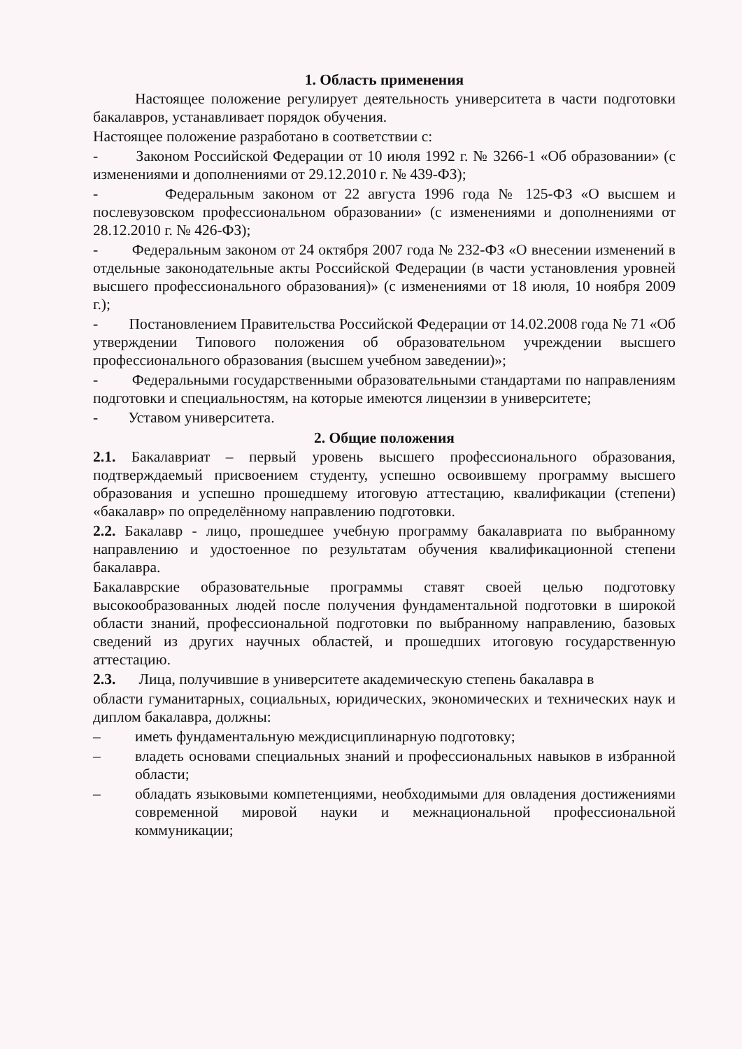1. Область применения
Настоящее положение регулирует деятельность университета в части подготовки бакалавров, устанавливает порядок обучения.
Настоящее положение разработано в соответствии с:
- Законом Российской Федерации от 10 июля 1992 г. № 3266-1 «Об образовании» (с изменениями и дополнениями от 29.12.2010 г. № 439-ФЗ);
- Федеральным законом от 22 августа 1996 года № 125-ФЗ «О высшем и послевузовском профессиональном образовании» (с изменениями и дополнениями от 28.12.2010 г. № 426-ФЗ);
- Федеральным законом от 24 октября 2007 года № 232-ФЗ «О внесении изменений в отдельные законодательные акты Российской Федерации (в части установления уровней высшего профессионального образования)» (с изменениями от 18 июля, 10 ноября 2009 г.);
- Постановлением Правительства Российской Федерации от 14.02.2008 года № 71 «Об утверждении Типового положения об образовательном учреждении высшего профессионального образования (высшем учебном заведении)»;
- Федеральными государственными образовательными стандартами по направлениям подготовки и специальностям, на которые имеются лицензии в университете;
- Уставом университета.
2. Общие положения
2.1. Бакалавриат – первый уровень высшего профессионального образования, подтверждаемый присвоением студенту, успешно освоившему программу высшего образования и успешно прошедшему итоговую аттестацию, квалификации (степени) «бакалавр» по определённому направлению подготовки.
2.2. Бакалавр - лицо, прошедшее учебную программу бакалавриата по выбранному направлению и удостоенное по результатам обучения квалификационной степени бакалавра.
Бакалаврские образовательные программы ставят своей целью подготовку высокообразованных людей после получения фундаментальной подготовки в широкой области знаний, профессиональной подготовки по выбранному направлению, базовых сведений из других научных областей, и прошедших итоговую государственную аттестацию.
2.3. Лица, получившие в университете академическую степень бакалавра в
области гуманитарных, социальных, юридических, экономических и технических наук и диплом бакалавра, должны:
– иметь фундаментальную междисциплинарную подготовку;
– владеть основами специальных знаний и профессиональных навыков в избранной области;
– обладать языковыми компетенциями, необходимыми для овладения достижениями современной мировой науки и межнациональной профессиональной коммуникации;